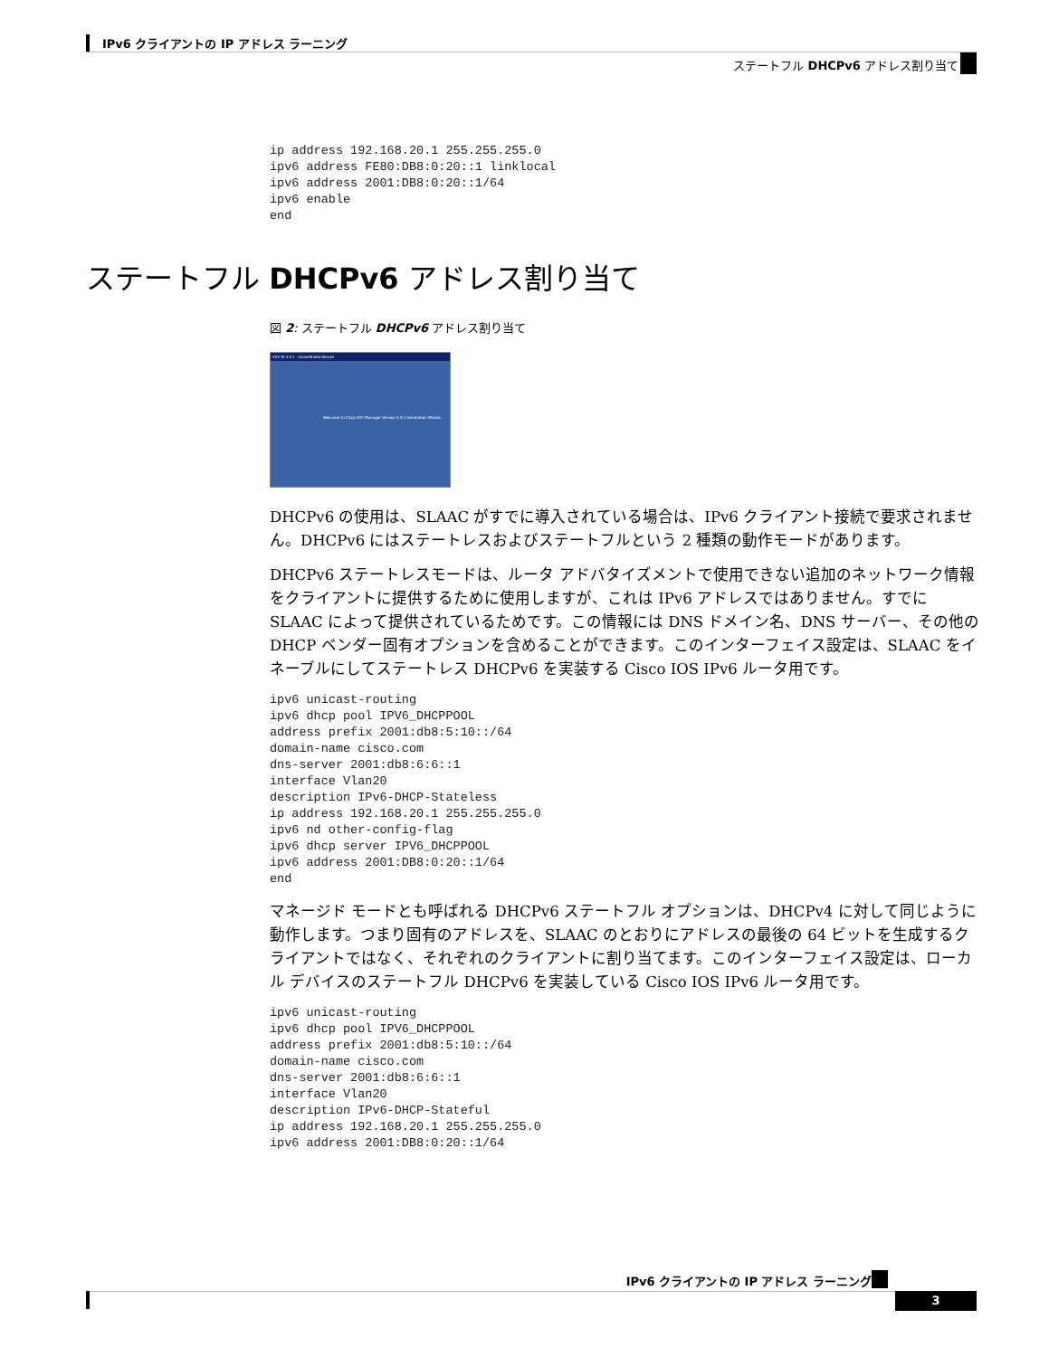IPv6 クライアントの IP アドレス ラーニング
ステートフル DHCPv6 アドレス割り当て
ステートフル DHCPv6 アドレス割り当て
ip address 192.168.20.1 255.255.255.0
ipv6 address FE80:DB8:0:20::1 linklocal
ipv6 address 2001:DB8:0:20::1/64
ipv6 enable
end
図 2: ステートフル DHCPv6 アドレス割り当て
VVC-M 4.9.1 - InstallShield Wizard
Welcome to Cisco VVC Manager Version 4.9.1 Installation Wizard.
DHCPv6 の使用は、SLAAC がすでに導入されている場合は、IPv6 クライアント接続で要求されません。DHCPv6 にはステートレスおよびステートフルという 2 種類の動作モードがあります。
DHCPv6 ステートレスモードは、ルータ アドバタイズメントで使用できない追加のネットワーク情報をクライアントに提供するために使用しますが、これは IPv6 アドレスではありません。すでに SLAAC によって提供されているためです。この情報には DNS ドメイン名、DNS サーバー、その他の DHCP ベンダー固有オプションを含めることができます。このインターフェイス設定は、SLAAC をイネーブルにしてステートレス DHCPv6 を実装する Cisco IOS IPv6 ルータ用です。
ipv6 unicast-routing
ipv6 dhcp pool IPV6_DHCPPOOL
address prefix 2001:db8:5:10::/64
domain-name cisco.com
dns-server 2001:db8:6:6::1
interface Vlan20
description IPv6-DHCP-Stateless
ip address 192.168.20.1 255.255.255.0
ipv6 nd other-config-flag
ipv6 dhcp server IPV6_DHCPPOOL
ipv6 address 2001:DB8:0:20::1/64
end
マネージド モードとも呼ばれる DHCPv6 ステートフル オプションは、DHCPv4 に対して同じように動作します。つまり固有のアドレスを、SLAAC のとおりにアドレスの最後の 64 ビットを生成するクライアントではなく、それぞれのクライアントに割り当てます。このインターフェイス設定は、ローカル デバイスのステートフル DHCPv6 を実装している Cisco IOS IPv6 ルータ用です。
ipv6 unicast-routing
ipv6 dhcp pool IPV6_DHCPPOOL
address prefix 2001:db8:5:10::/64
domain-name cisco.com
dns-server 2001:db8:6:6::1
interface Vlan20
description IPv6-DHCP-Stateful
ip address 192.168.20.1 255.255.255.0
ipv6 address 2001:DB8:0:20::1/64
IPv6 クライアントの IP アドレス ラーニング
3